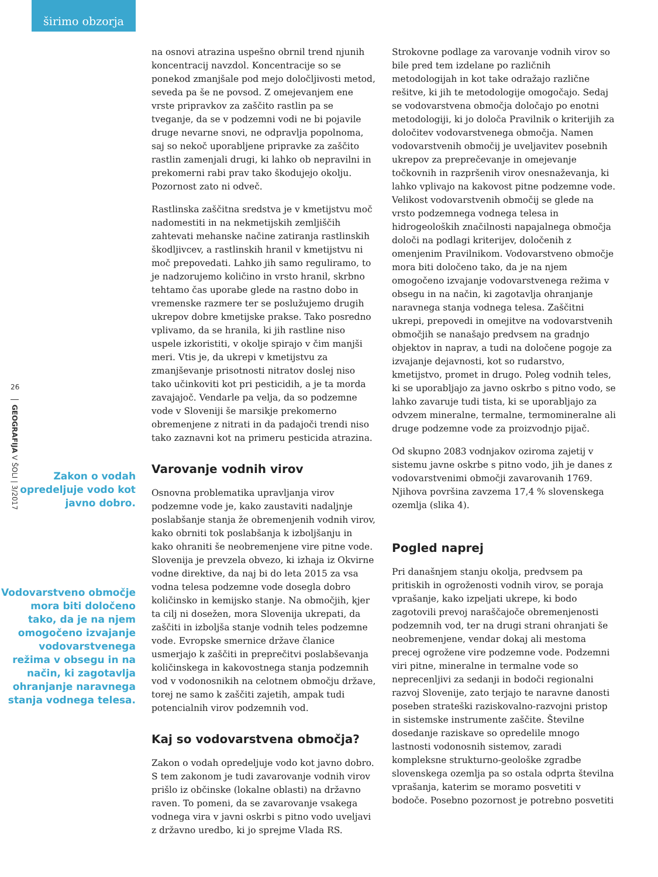širimo obzorja
26
GEOGRAFIJA V ŠOLI | 3/2017
Zakon o vodah opredeljuje vodo kot javno dobro.
Vodovarstveno območje mora biti določeno tako, da je na njem omogočeno izvajanje vodovarstvenega režima v obsegu in na način, ki zagotavlja ohranjanje naravnega stanja vodnega telesa.
na osnovi atrazina uspešno obrnil trend njunih koncentracij navzdol. Koncentracije so se ponekod zmanjšale pod mejo določljivosti metod, seveda pa še ne povsod. Z omejevanjem ene vrste pripravkov za zaščito rastlin pa se tveganje, da se v podzemni vodi ne bi pojavile druge nevarne snovi, ne odpravlja popolnoma, saj so nekoč uporabljene pripravke za zaščito rastlin zamenjali drugi, ki lahko ob nepravilni in prekomerni rabi prav tako škodujejo okolju. Pozornost zato ni odveč.
Rastlinska zaščitna sredstva je v kmetijstvu moč nadomestiti in na nekmetijskih zemljiščih zahtevati mehanske načine zatiranja rastlinskih škodljivcev, a rastlinskih hranil v kmetijstvu ni moč prepovedati. Lahko jih samo reguliramo, to je nadzorujemo količino in vrsto hranil, skrbno tehtamo čas uporabe glede na rastno dobo in vremenske razmere ter se poslužujemo drugih ukrepov dobre kmetijske prakse. Tako posredno vplivamo, da se hranila, ki jih rastline niso uspele izkoristiti, v okolje spirajo v čim manjši meri. Vtis je, da ukrepi v kmetijstvu za zmanjševanje prisotnosti nitratov doslej niso tako učinkoviti kot pri pesticidih, a je ta morda zavajajoč. Vendarle pa velja, da so podzemne vode v Sloveniji še marsikje prekomerno obremenjene z nitrati in da padajoči trendi niso tako zaznavni kot na primeru pesticida atrazina.
Varovanje vodnih virov
Osnovna problematika upravljanja virov podzemne vode je, kako zaustaviti nadaljnje poslabšanje stanja že obremenjenih vodnih virov, kako obrniti tok poslabšanja k izboljšanju in kako ohraniti še neobremenjene vire pitne vode. Slovenija je prevzela obvezo, ki izhaja iz Okvirne vodne direktive, da naj bi do leta 2015 za vsa vodna telesa podzemne vode dosegla dobro količinsko in kemijsko stanje. Na območjih, kjer ta cilj ni dosežen, mora Slovenija ukrepati, da zaščiti in izboljša stanje vodnih teles podzemne vode. Evropske smernice države članice usmerjajo k zaščiti in preprečitvi poslabševanja količinskega in kakovostnega stanja podzemnih vod v vodonosnikih na celotnem območju države, torej ne samo k zaščiti zajetih, ampak tudi potencialnih virov podzemnih vod.
Kaj so vodovarstvena območja?
Zakon o vodah opredeljuje vodo kot javno dobro. S tem zakonom je tudi zavarovanje vodnih virov prišlo iz občinske (lokalne oblasti) na državno raven. To pomeni, da se zavarovanje vsakega vodnega vira v javni oskrbi s pitno vodo uveljavi z državno uredbo, ki jo sprejme Vlada RS.
Strokovne podlage za varovanje vodnih virov so bile pred tem izdelane po različnih metodologijah in kot take odražajo različne rešitve, ki jih te metodologije omogočajo. Sedaj se vodovarstvena območja določajo po enotni metodologiji, ki jo določa Pravilnik o kriterijih za določitev vodovarstvenega območja. Namen vodovarstvenih območij je uveljavitev posebnih ukrepov za preprečevanje in omejevanje točkovnih in razpršenih virov onesnaževanja, ki lahko vplivajo na kakovost pitne podzemne vode. Velikost vodovarstvenih območij se glede na vrsto podzemnega vodnega telesa in hidrogeoloških značilnosti napajalnega območja določi na podlagi kriterijev, določenih z omenjenim Pravilnikom. Vodovarstveno območje mora biti določeno tako, da je na njem omogočeno izvajanje vodovarstvenega režima v obsegu in na način, ki zagotavlja ohranjanje naravnega stanja vodnega telesa. Zaščitni ukrepi, prepovedi in omejitve na vodovarstvenih območjih se nanašajo predvsem na gradnjo objektov in naprav, a tudi na določene pogoje za izvajanje dejavnosti, kot so rudarstvo, kmetijstvo, promet in drugo. Poleg vodnih teles, ki se uporabljajo za javno oskrbo s pitno vodo, se lahko zavaruje tudi tista, ki se uporabljajo za odvzem mineralne, termalne, termomineralne ali druge podzemne vode za proizvodnjo pijač.
Od skupno 2083 vodnjakov oziroma zajetij v sistemu javne oskrbe s pitno vodo, jih je danes z vodovarstvenimi območji zavarovanih 1769. Njihova površina zavzema 17,4 % slovenskega ozemlja (slika 4).
Pogled naprej
Pri današnjem stanju okolja, predvsem pa pritiskih in ogroženosti vodnih virov, se poraja vprašanje, kako izpeljati ukrepe, ki bodo zagotovili prevoj naraščajoče obremenjenosti podzemnih vod, ter na drugi strani ohranjati še neobremenjene, vendar dokaj ali mestoma precej ogrožene vire podzemne vode. Podzemni viri pitne, mineralne in termalne vode so neprecenljivi za sedanji in bodoči regionalni razvoj Slovenije, zato terjajo te naravne danosti poseben strateški raziskovalno-razvojni pristop in sistemske instrumente zaščite. Številne dosedanje raziskave so opredelile mnogo lastnosti vodonosnih sistemov, zaradi kompleksne strukturno-geološke zgradbe slovenskega ozemlja pa so ostala odprta številna vprašanja, katerim se moramo posvetiti v bodoče. Posebno pozornost je potrebno posvetiti